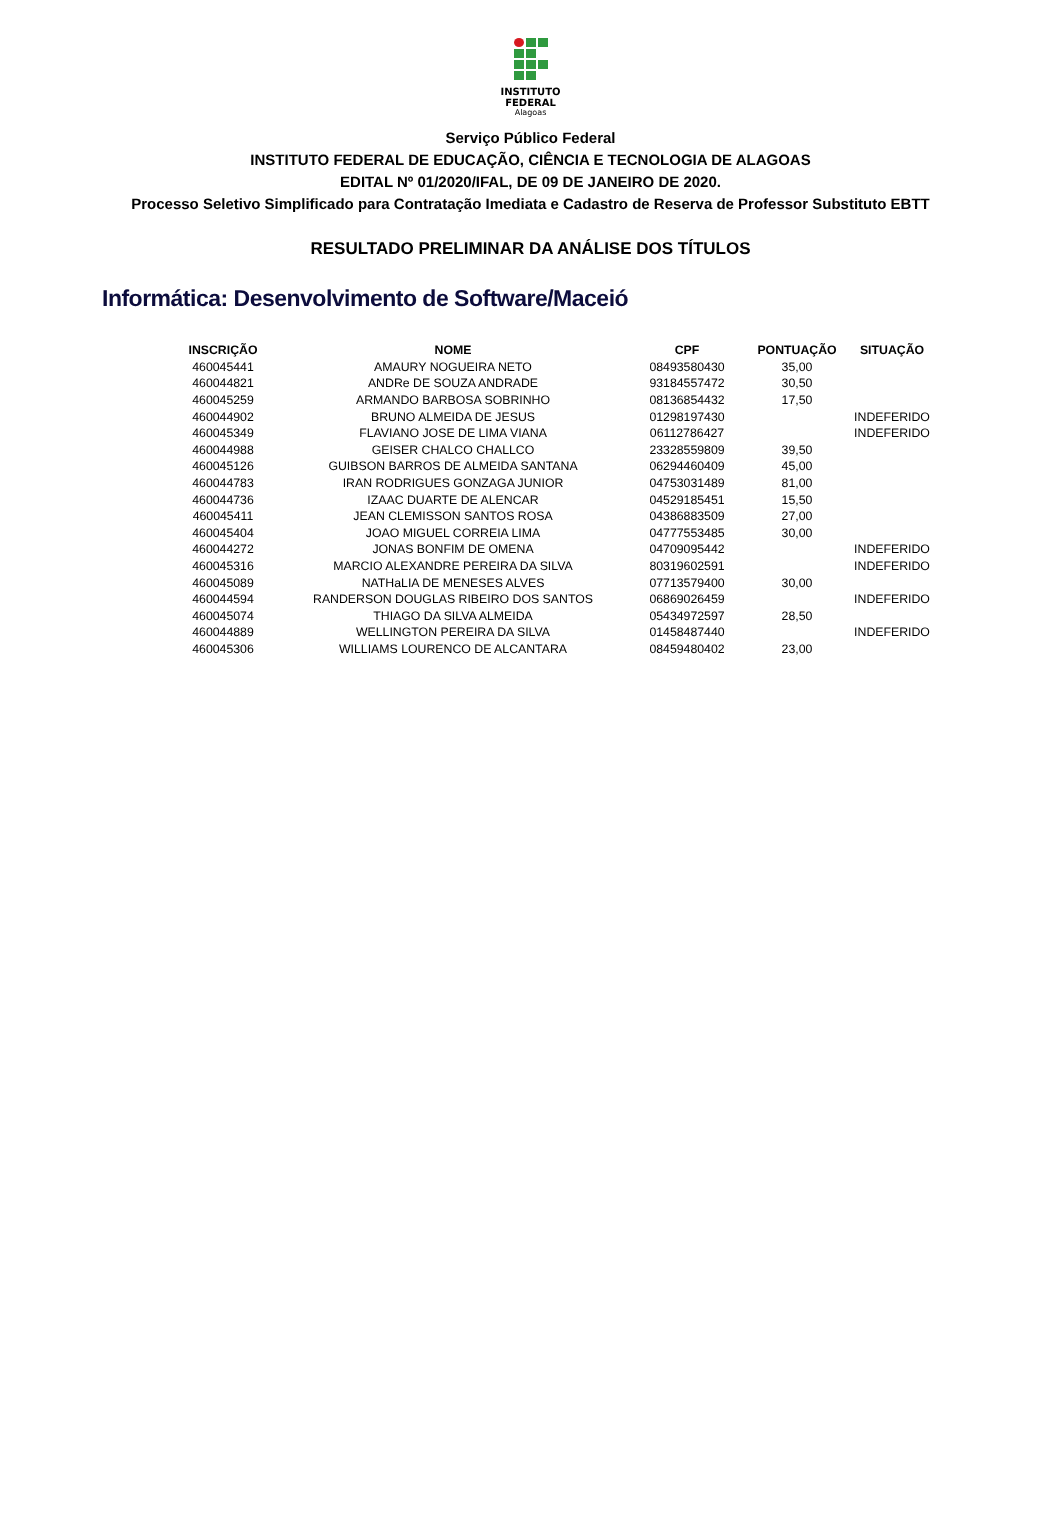INSTITUTO
FEDERAL
Alagoas
Serviço Público Federal
INSTITUTO FEDERAL DE EDUCAÇÃO, CIÊNCIA E TECNOLOGIA DE ALAGOAS
EDITAL Nº 01/2020/IFAL, DE 09 DE JANEIRO DE 2020.
Processo Seletivo Simplificado para Contratação Imediata e Cadastro de Reserva de Professor Substituto EBTT
RESULTADO PRELIMINAR DA ANÁLISE DOS TÍTULOS
Informática: Desenvolvimento de Software/Maceió
| INSCRIÇÃO | NOME | CPF | PONTUAÇÃO | SITUAÇÃO |
| --- | --- | --- | --- | --- |
| 460045441 | AMAURY NOGUEIRA NETO | 08493580430 | 35,00 | |
| 460044821 | ANDRe DE SOUZA ANDRADE | 93184557472 | 30,50 | |
| 460045259 | ARMANDO BARBOSA SOBRINHO | 08136854432 | 17,50 | |
| 460044902 | BRUNO ALMEIDA DE JESUS | 01298197430 | | INDEFERIDO |
| 460045349 | FLAVIANO JOSE DE LIMA VIANA | 06112786427 | | INDEFERIDO |
| 460044988 | GEISER CHALCO CHALLCO | 23328559809 | 39,50 | |
| 460045126 | GUIBSON BARROS DE ALMEIDA SANTANA | 06294460409 | 45,00 | |
| 460044783 | IRAN RODRIGUES GONZAGA JUNIOR | 04753031489 | 81,00 | |
| 460044736 | IZAAC DUARTE DE ALENCAR | 04529185451 | 15,50 | |
| 460045411 | JEAN CLEMISSON SANTOS ROSA | 04386883509 | 27,00 | |
| 460045404 | JOAO MIGUEL CORREIA LIMA | 04777553485 | 30,00 | |
| 460044272 | JONAS BONFIM DE OMENA | 04709095442 | | INDEFERIDO |
| 460045316 | MARCIO ALEXANDRE PEREIRA DA SILVA | 80319602591 | | INDEFERIDO |
| 460045089 | NATHaLIA DE MENESES ALVES | 07713579400 | 30,00 | |
| 460044594 | RANDERSON DOUGLAS RIBEIRO DOS SANTOS | 06869026459 | | INDEFERIDO |
| 460045074 | THIAGO DA SILVA ALMEIDA | 05434972597 | 28,50 | |
| 460044889 | WELLINGTON PEREIRA DA SILVA | 01458487440 | | INDEFERIDO |
| 460045306 | WILLIAMS LOURENCO DE ALCANTARA | 08459480402 | 23,00 | |